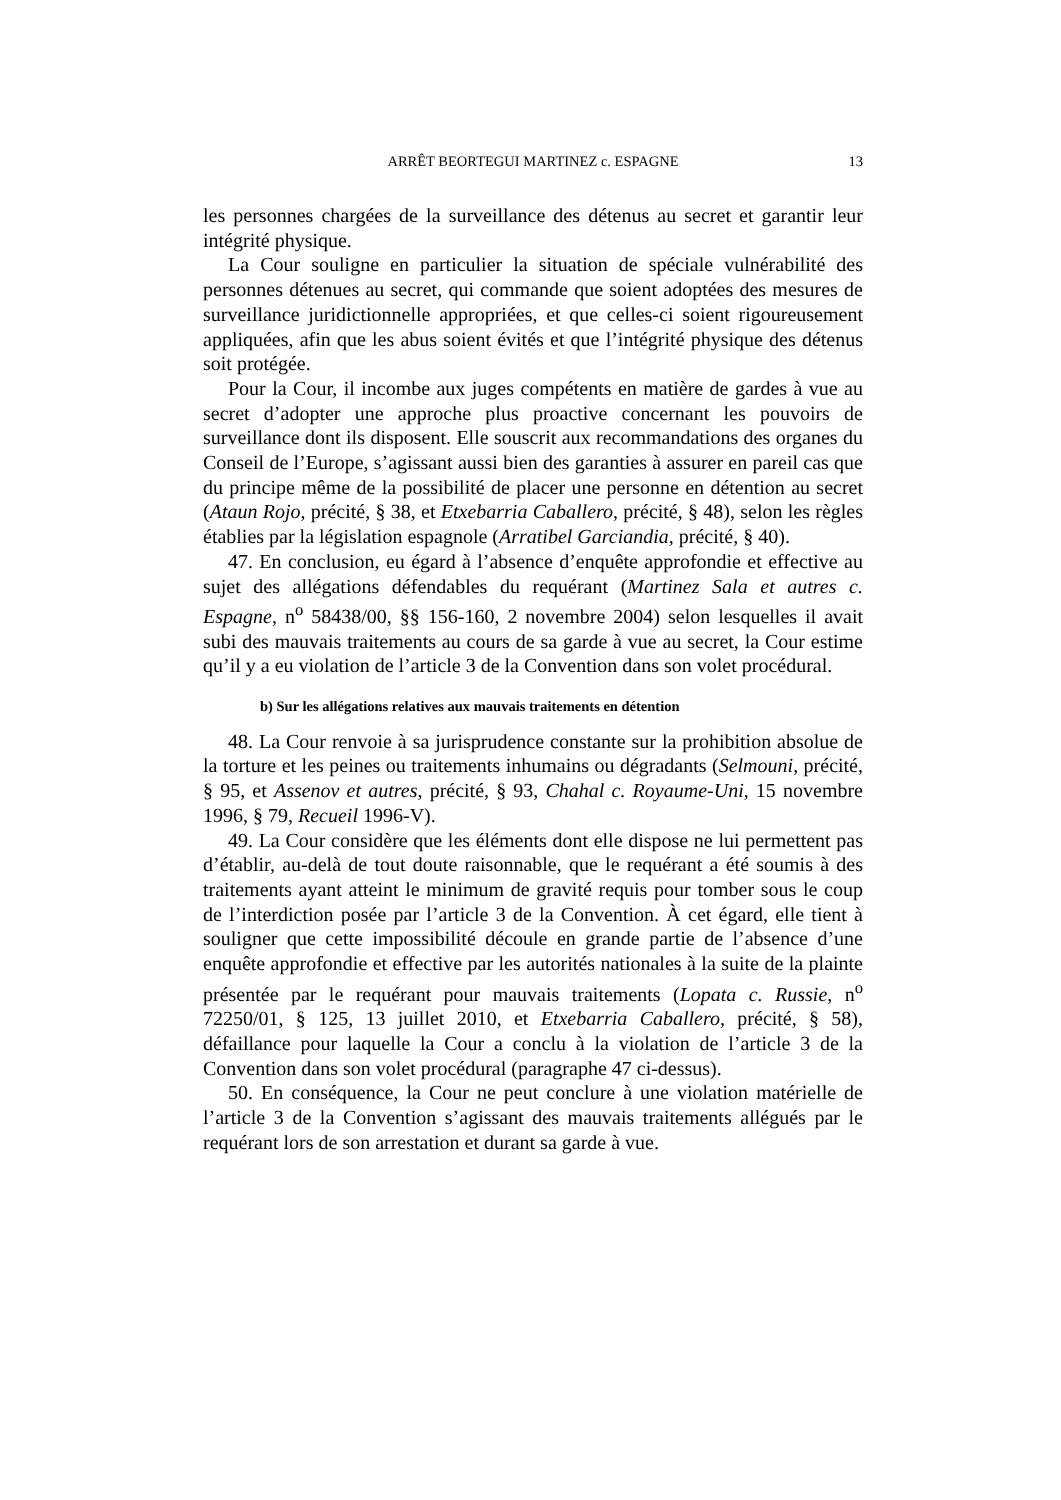ARRÊT BEORTEGUI MARTINEZ c. ESPAGNE
13
les personnes chargées de la surveillance des détenus au secret et garantir leur intégrité physique.
La Cour souligne en particulier la situation de spéciale vulnérabilité des personnes détenues au secret, qui commande que soient adoptées des mesures de surveillance juridictionnelle appropriées, et que celles-ci soient rigoureusement appliquées, afin que les abus soient évités et que l’intégrité physique des détenus soit protégée.
Pour la Cour, il incombe aux juges compétents en matière de gardes à vue au secret d’adopter une approche plus proactive concernant les pouvoirs de surveillance dont ils disposent. Elle souscrit aux recommandations des organes du Conseil de l’Europe, s’agissant aussi bien des garanties à assurer en pareil cas que du principe même de la possibilité de placer une personne en détention au secret (Ataun Rojo, précité, § 38, et Etxebarria Caballero, précité, § 48), selon les règles établies par la législation espagnole (Arratibel Garciandia, précité, § 40).
47. En conclusion, eu égard à l’absence d’enquête approfondie et effective au sujet des allégations défendables du requérant (Martinez Sala et autres c. Espagne, n<sup>o</sup> 58438/00, §§ 156-160, 2 novembre 2004) selon lesquelles il avait subi des mauvais traitements au cours de sa garde à vue au secret, la Cour estime qu’il y a eu violation de l’article 3 de la Convention dans son volet procédural.
b) Sur les allégations relatives aux mauvais traitements en détention
48. La Cour renvoie à sa jurisprudence constante sur la prohibition absolue de la torture et les peines ou traitements inhumains ou dégradants (Selmouni, précité, § 95, et Assenov et autres, précité, § 93, Chahal c. Royaume-Uni, 15 novembre 1996, § 79, Recueil 1996-V).
49. La Cour considère que les éléments dont elle dispose ne lui permettent pas d’établir, au-delà de tout doute raisonnable, que le requérant a été soumis à des traitements ayant atteint le minimum de gravité requis pour tomber sous le coup de l’interdiction posée par l’article 3 de la Convention. À cet égard, elle tient à souligner que cette impossibilité découle en grande partie de l’absence d’une enquête approfondie et effective par les autorités nationales à la suite de la plainte présentée par le requérant pour mauvais traitements (Lopata c. Russie, n<sup>o</sup> 72250/01, § 125, 13 juillet 2010, et Etxebarria Caballero, précité, § 58), défaillance pour laquelle la Cour a conclu à la violation de l’article 3 de la Convention dans son volet procédural (paragraphe 47 ci-dessus).
50. En conséquence, la Cour ne peut conclure à une violation matérielle de l’article 3 de la Convention s’agissant des mauvais traitements allégués par le requérant lors de son arrestation et durant sa garde à vue.